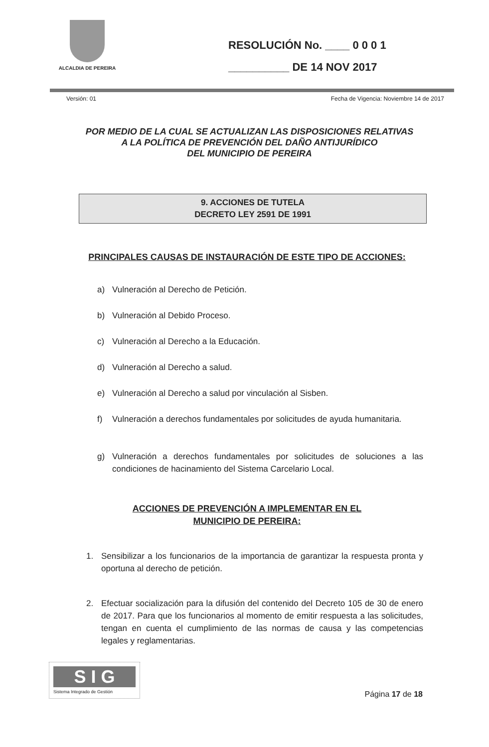ALCALDIA DE PEREIRA
RESOLUCIÓN No. ____ 0 0 0 1
__________ DE 14 NOV 2017
Versión: 01 Fecha de Vigencia: Noviembre 14 de 2017
POR MEDIO DE LA CUAL SE ACTUALIZAN LAS DISPOSICIONES RELATIVAS
A LA POLÍTICA DE PREVENCIÓN DEL DAÑO ANTIJURÍDICO
DEL MUNICIPIO DE PEREIRA
9. ACCIONES DE TUTELA
DECRETO LEY 2591 DE 1991
PRINCIPALES CAUSAS DE INSTAURACIÓN DE ESTE TIPO DE ACCIONES:
a) Vulneración al Derecho de Petición.
b) Vulneración al Debido Proceso.
c) Vulneración al Derecho a la Educación.
d) Vulneración al Derecho a salud.
e) Vulneración al Derecho a salud por vinculación al Sisben.
f) Vulneración a derechos fundamentales por solicitudes de ayuda humanitaria.
g) Vulneración a derechos fundamentales por solicitudes de soluciones a las condiciones de hacinamiento del Sistema Carcelario Local.
ACCIONES DE PREVENCIÓN A IMPLEMENTAR EN EL
MUNICIPIO DE PEREIRA:
1. Sensibilizar a los funcionarios de la importancia de garantizar la respuesta pronta y oportuna al derecho de petición.
2. Efectuar socialización para la difusión del contenido del Decreto 105 de 30 de enero de 2017. Para que los funcionarios al momento de emitir respuesta a las solicitudes, tengan en cuenta el cumplimiento de las normas de causa y las competencias legales y reglamentarias.
S I G
Sistema Integrado de Gestión
Página 17 de 18